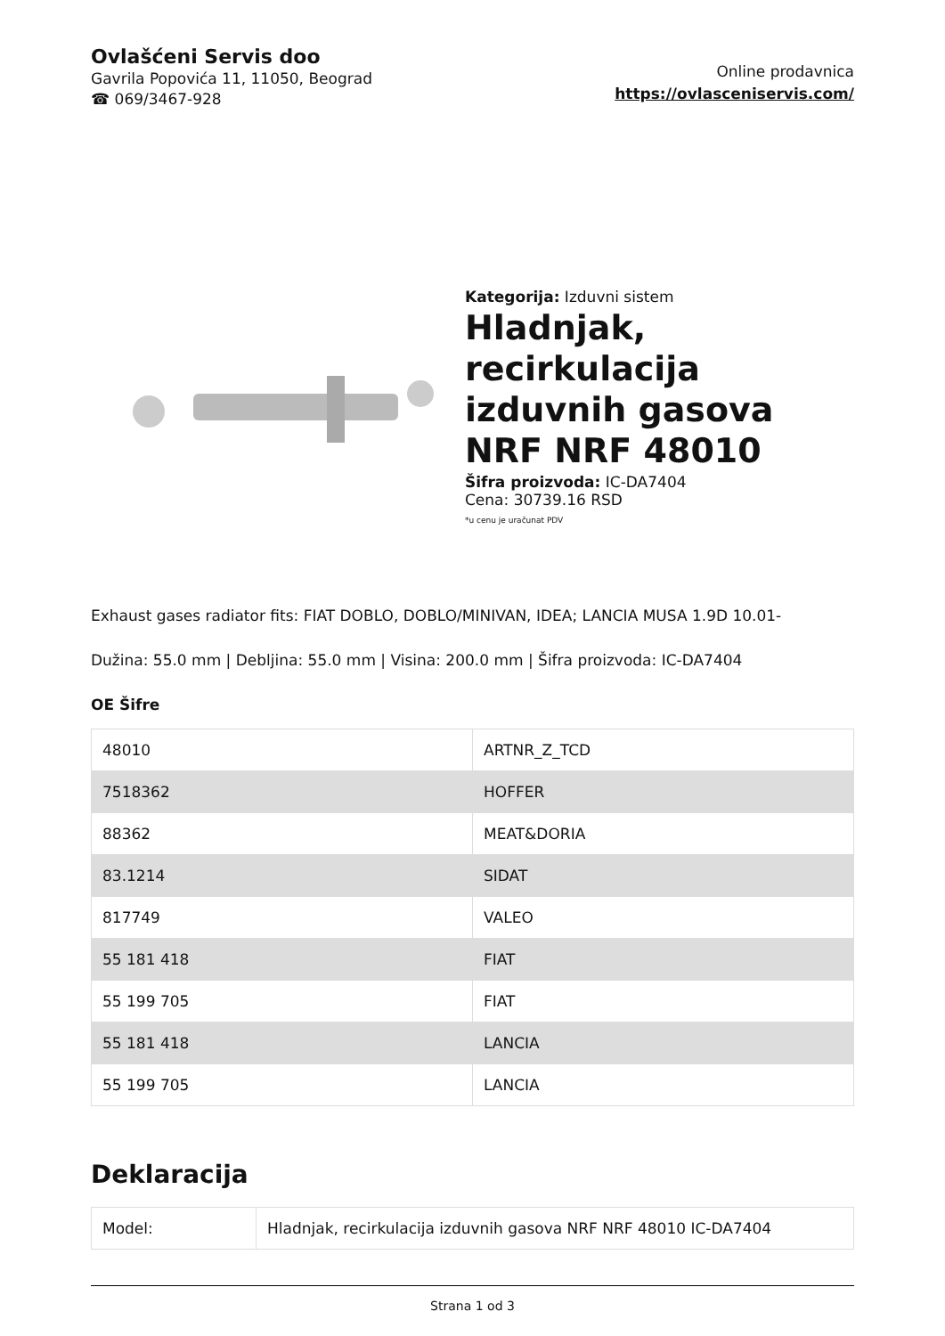Ovlašćeni Servis doo
Gavrila Popovića 11, 11050, Beograd
☎ 069/3467-928
Online prodavnica
https://ovlasceniservis.com/
Kategorija: Izduvni sistem
Hladnjak, recirkulacija izduvnih gasova NRF NRF 48010
Šifra proizvoda: IC-DA7404
Cena: 30739.16 RSD
*u cenu je uračunat PDV
Exhaust gases radiator fits: FIAT DOBLO, DOBLO/MINIVAN, IDEA; LANCIA MUSA 1.9D 10.01-
Dužina: 55.0 mm | Debljina: 55.0 mm | Visina: 200.0 mm | Šifra proizvoda: IC-DA7404
OE Šifre
| 48010 | ARTNR_Z_TCD |
| 7518362 | HOFFER |
| 88362 | MEAT&DORIA |
| 83.1214 | SIDAT |
| 817749 | VALEO |
| 55 181 418 | FIAT |
| 55 199 705 | FIAT |
| 55 181 418 | LANCIA |
| 55 199 705 | LANCIA |
Deklaracija
| Model: | Hladnjak, recirkulacija izduvnih gasova NRF NRF 48010 IC-DA7404 |
Strana 1 od 3